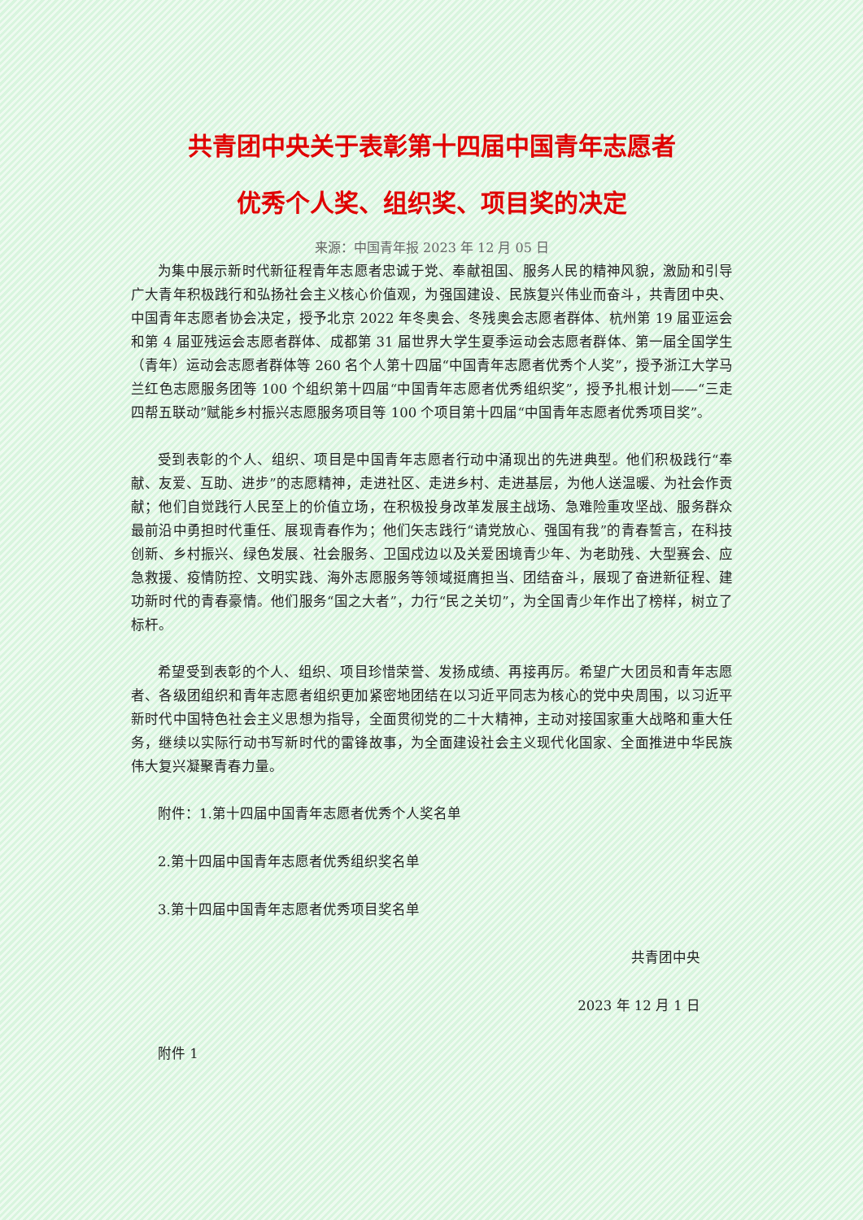共青团中央关于表彰第十四届中国青年志愿者
优秀个人奖、组织奖、项目奖的决定
来源：中国青年报 2023 年 12 月 05 日
为集中展示新时代新征程青年志愿者忠诚于党、奉献祖国、服务人民的精神风貌，激励和引导广大青年积极践行和弘扬社会主义核心价值观，为强国建设、民族复兴伟业而奋斗，共青团中央、中国青年志愿者协会决定，授予北京 2022 年冬奥会、冬残奥会志愿者群体、杭州第 19 届亚运会和第 4 届亚残运会志愿者群体、成都第 31 届世界大学生夏季运动会志愿者群体、第一届全国学生（青年）运动会志愿者群体等 260 名个人第十四届“中国青年志愿者优秀个人奖”，授予浙江大学马兰红色志愿服务团等 100 个组织第十四届“中国青年志愿者优秀组织奖”，授予扎根计划——“三走四帮五联动”赋能乡村振兴志愿服务项目等 100 个项目第十四届“中国青年志愿者优秀项目奖”。
受到表彰的个人、组织、项目是中国青年志愿者行动中涌现出的先进典型。他们积极践行“奉献、友爱、互助、进步”的志愿精神，走进社区、走进乡村、走进基层，为他人送温暖、为社会作贡献；他们自觉践行人民至上的价值立场，在积极投身改革发展主战场、急难险重攻坚战、服务群众最前沿中勇担时代重任、展现青春作为；他们矢志践行“请党放心、强国有我”的青春誓言，在科技创新、乡村振兴、绿色发展、社会服务、卫国戍边以及关爱困境青少年、为老助残、大型赛会、应急救援、疫情防控、文明实践、海外志愿服务等领域挺膺担当、团结奋斗，展现了奋进新征程、建功新时代的青春豪情。他们服务“国之大者”，力行“民之关切”，为全国青少年作出了榜样，树立了标杆。
希望受到表彰的个人、组织、项目珍惜荣誉、发扬成绩、再接再厉。希望广大团员和青年志愿者、各级团组织和青年志愿者组织更加紧密地团结在以习近平同志为核心的党中央周围，以习近平新时代中国特色社会主义思想为指导，全面贯彻党的二十大精神，主动对接国家重大战略和重大任务，继续以实际行动书写新时代的雷锋故事，为全面建设社会主义现代化国家、全面推进中华民族伟大复兴凝聚青春力量。
附件：1.第十四届中国青年志愿者优秀个人奖名单
2.第十四届中国青年志愿者优秀组织奖名单
3.第十四届中国青年志愿者优秀项目奖名单
共青团中央
2023 年 12 月 1 日
附件 1